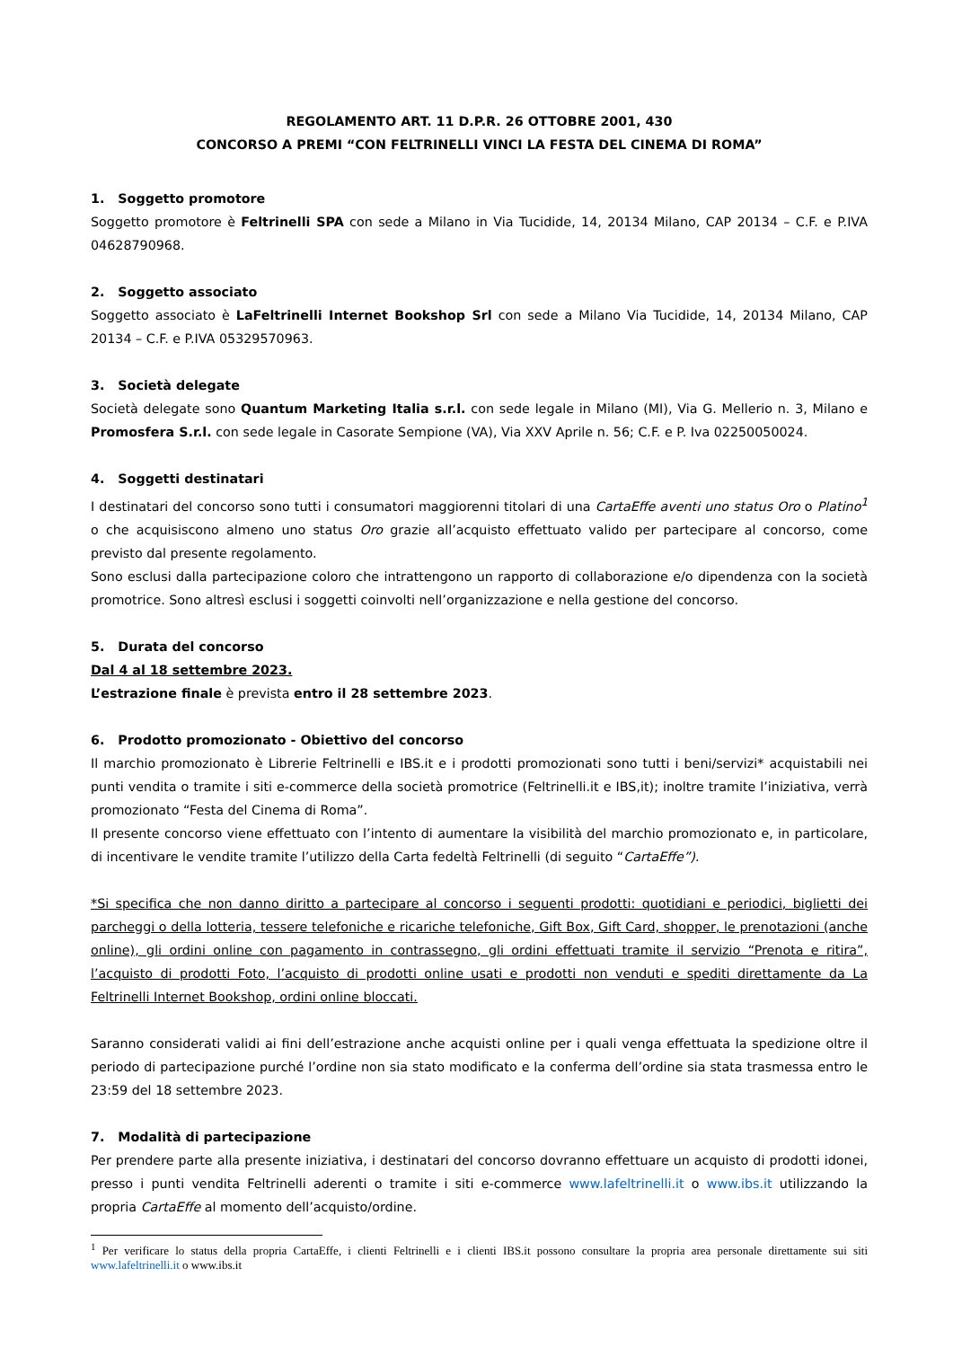REGOLAMENTO ART. 11 D.P.R. 26 OTTOBRE 2001, 430
CONCORSO A PREMI “CON FELTRINELLI VINCI LA FESTA DEL CINEMA DI ROMA”
1. Soggetto promotore
Soggetto promotore è Feltrinelli SPA con sede a Milano in Via Tucidide, 14, 20134 Milano, CAP 20134 – C.F. e P.IVA 04628790968.
2. Soggetto associato
Soggetto associato è LaFeltrinelli Internet Bookshop Srl con sede a Milano Via Tucidide, 14, 20134 Milano, CAP 20134 – C.F. e P.IVA 05329570963.
3. Società delegate
Società delegate sono Quantum Marketing Italia s.r.l. con sede legale in Milano (MI), Via G. Mellerio n. 3, Milano e Promosfera S.r.l. con sede legale in Casorate Sempione (VA), Via XXV Aprile n. 56; C.F. e P. Iva 02250050024.
4. Soggetti destinatari
I destinatari del concorso sono tutti i consumatori maggiorenni titolari di una CartaEffe aventi uno status Oro o Platino<sup>1</sup> o che acquisiscono almeno uno status Oro grazie all’acquisto effettuato valido per partecipare al concorso, come previsto dal presente regolamento.
Sono esclusi dalla partecipazione coloro che intrattengono un rapporto di collaborazione e/o dipendenza con la società promotrice. Sono altresì esclusi i soggetti coinvolti nell’organizzazione e nella gestione del concorso.
5. Durata del concorso
Dal 4 al 18 settembre 2023.
L’estrazione finale è prevista entro il 28 settembre 2023.
6. Prodotto promozionato - Obiettivo del concorso
Il marchio promozionato è Librerie Feltrinelli e IBS.it e i prodotti promozionati sono tutti i beni/servizi* acquistabili nei punti vendita o tramite i siti e-commerce della società promotrice (Feltrinelli.it e IBS,it); inoltre tramite l’iniziativa, verrà promozionato “Festa del Cinema di Roma”.
Il presente concorso viene effettuato con l’intento di aumentare la visibilità del marchio promozionato e, in particolare, di incentivare le vendite tramite l’utilizzo della Carta fedeltà Feltrinelli (di seguito “CartaEffe”).
*Si specifica che non danno diritto a partecipare al concorso i seguenti prodotti: quotidiani e periodici, biglietti dei parcheggi o della lotteria, tessere telefoniche e ricariche telefoniche, Gift Box, Gift Card, shopper, le prenotazioni (anche online), gli ordini online con pagamento in contrassegno, gli ordini effettuati tramite il servizio “Prenota e ritira”, l’acquisto di prodotti Foto, l’acquisto di prodotti online usati e prodotti non venduti e spediti direttamente da La Feltrinelli Internet Bookshop, ordini online bloccati.
Saranno considerati validi ai fini dell’estrazione anche acquisti online per i quali venga effettuata la spedizione oltre il periodo di partecipazione purché l’ordine non sia stato modificato e la conferma dell’ordine sia stata trasmessa entro le 23:59 del 18 settembre 2023.
7. Modalità di partecipazione
Per prendere parte alla presente iniziativa, i destinatari del concorso dovranno effettuare un acquisto di prodotti idonei, presso i punti vendita Feltrinelli aderenti o tramite i siti e-commerce www.lafeltrinelli.it o www.ibs.it utilizzando la propria CartaEffe al momento dell’acquisto/ordine.
<sup>1</sup> Per verificare lo status della propria CartaEffe, i clienti Feltrinelli e i clienti IBS.it possono consultare la propria area personale direttamente sui siti www.lafeltrinelli.it o www.ibs.it